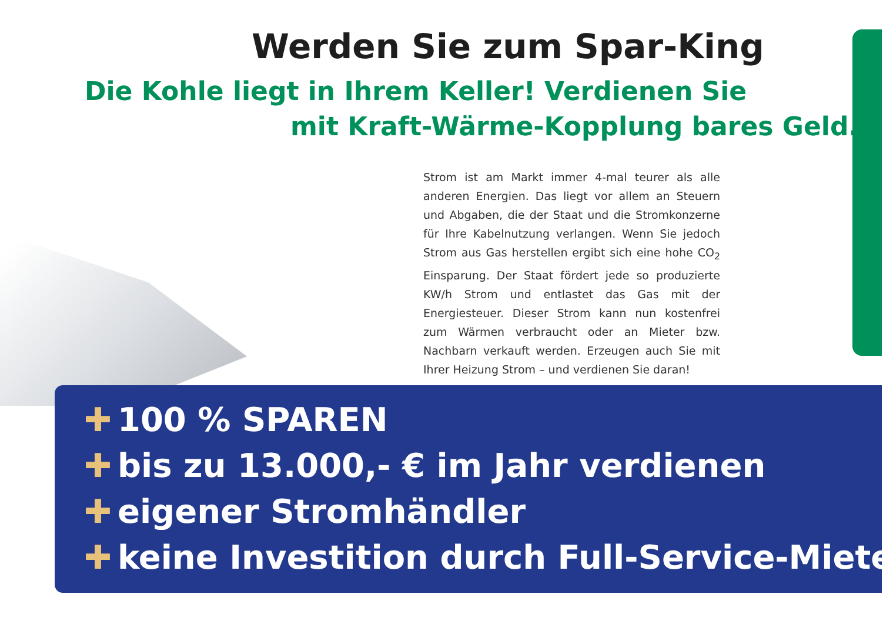Werden Sie zum Spar-King
Die Kohle liegt in Ihrem Keller! Verdienen Sie
mit Kraft-Wärme-Kopplung bares Geld.
Strom ist am Markt immer 4-mal teurer als alle anderen Energien. Das liegt vor allem an Steuern und Abgaben, die der Staat und die Stromkonzerne für Ihre Kabelnutzung verlangen. Wenn Sie jedoch Strom aus Gas herstellen ergibt sich eine hohe CO<sub>2</sub> Einsparung. Der Staat fördert jede so produzierte KW/h Strom und entlastet das Gas mit der Energiesteuer. Dieser Strom kann nun kostenfrei zum Wärmen verbraucht oder an Mieter bzw. Nachbarn verkauft werden. Erzeugen auch Sie mit Ihrer Heizung Strom – und verdienen Sie daran!
✚ 100 % SPAREN
✚ bis zu 13.000,- € im Jahr verdienen
✚ eigener Stromhändler
✚ keine Investition durch Full-Service-Miete